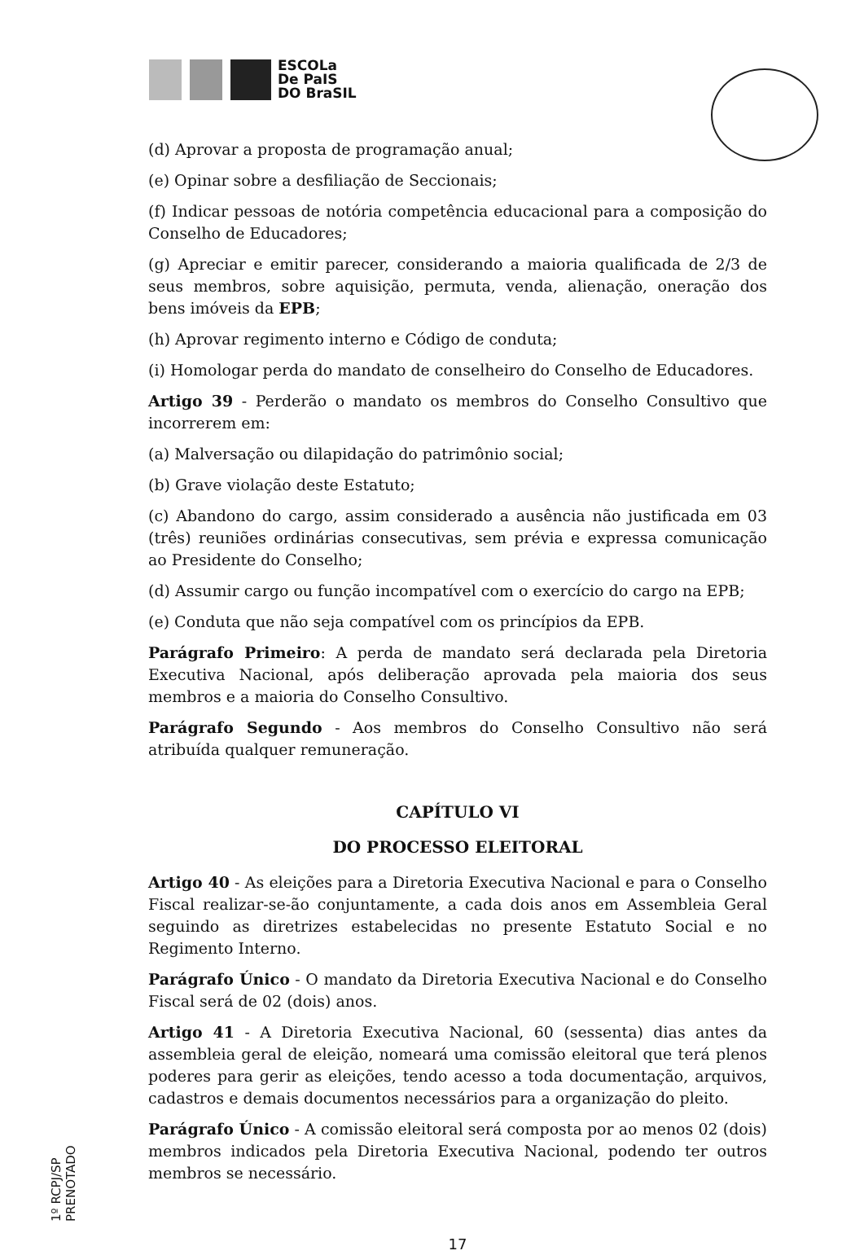ESCOLa
De PaIS
DO BraSIL
(d) Aprovar a proposta de programação anual;
(e) Opinar sobre a desfiliação de Seccionais;
(f) Indicar pessoas de notória competência educacional para a composição do Conselho de Educadores;
(g) Apreciar e emitir parecer, considerando a maioria qualificada de 2/3 de seus membros, sobre aquisição, permuta, venda, alienação, oneração dos bens imóveis da EPB;
(h) Aprovar regimento interno e Código de conduta;
(i) Homologar perda do mandato de conselheiro do Conselho de Educadores.
Artigo 39 - Perderão o mandato os membros do Conselho Consultivo que incorrerem em:
(a) Malversação ou dilapidação do patrimônio social;
(b) Grave violação deste Estatuto;
(c) Abandono do cargo, assim considerado a ausência não justificada em 03 (três) reuniões ordinárias consecutivas, sem prévia e expressa comunicação ao Presidente do Conselho;
(d) Assumir cargo ou função incompatível com o exercício do cargo na EPB;
(e) Conduta que não seja compatível com os princípios da EPB.
Parágrafo Primeiro: A perda de mandato será declarada pela Diretoria Executiva Nacional, após deliberação aprovada pela maioria dos seus membros e a maioria do Conselho Consultivo.
Parágrafo Segundo - Aos membros do Conselho Consultivo não será atribuída qualquer remuneração.
CAPÍTULO VI
DO PROCESSO ELEITORAL
Artigo 40 - As eleições para a Diretoria Executiva Nacional e para o Conselho Fiscal realizar-se-ão conjuntamente, a cada dois anos em Assembleia Geral seguindo as diretrizes estabelecidas no presente Estatuto Social e no Regimento Interno.
Parágrafo Único - O mandato da Diretoria Executiva Nacional e do Conselho Fiscal será de 02 (dois) anos.
Artigo 41 - A Diretoria Executiva Nacional, 60 (sessenta) dias antes da assembleia geral de eleição, nomeará uma comissão eleitoral que terá plenos poderes para gerir as eleições, tendo acesso a toda documentação, arquivos, cadastros e demais documentos necessários para a organização do pleito.
Parágrafo Único - A comissão eleitoral será composta por ao menos 02 (dois) membros indicados pela Diretoria Executiva Nacional, podendo ter outros membros se necessário.
17
1º RCPJ/SP PRENOTADO